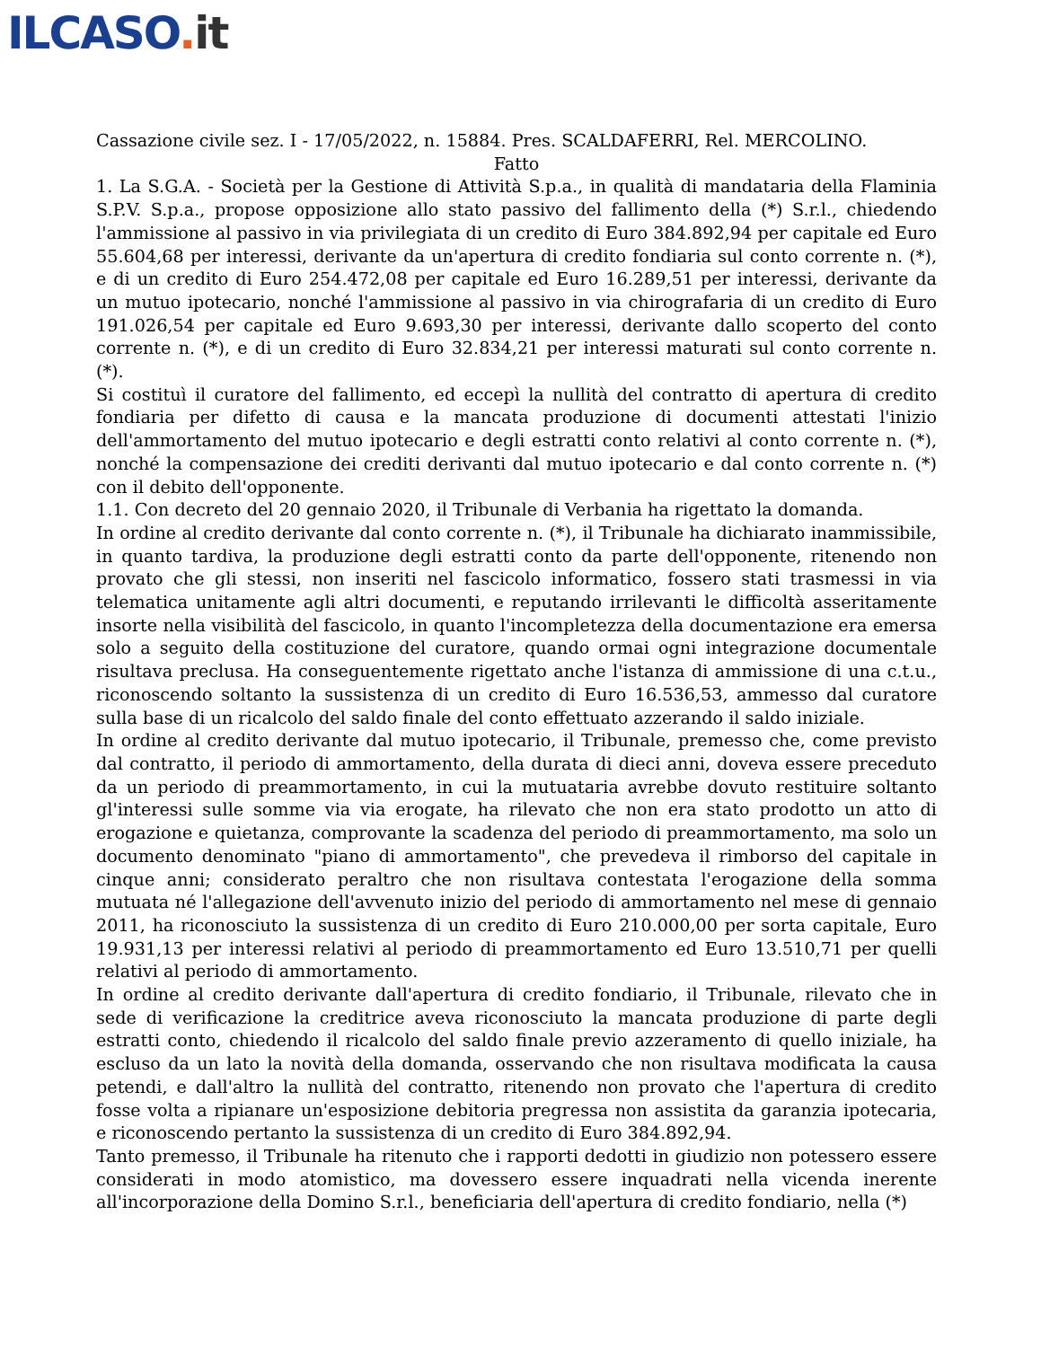ILCASO. it
Cassazione civile sez. I - 17/05/2022, n. 15884. Pres. SCALDAFERRI, Rel. MERCOLINO.
Fatto
1. La S.G.A. - Società per la Gestione di Attività S.p.a., in qualità di mandataria della Flaminia S.P.V. S.p.a., propose opposizione allo stato passivo del fallimento della (*) S.r.l., chiedendo l'ammissione al passivo in via privilegiata di un credito di Euro 384.892,94 per capitale ed Euro 55.604,68 per interessi, derivante da un'apertura di credito fondiaria sul conto corrente n. (*), e di un credito di Euro 254.472,08 per capitale ed Euro 16.289,51 per interessi, derivante da un mutuo ipotecario, nonché l'ammissione al passivo in via chirografaria di un credito di Euro 191.026,54 per capitale ed Euro 9.693,30 per interessi, derivante dallo scoperto del conto corrente n. (*), e di un credito di Euro 32.834,21 per interessi maturati sul conto corrente n. (*).
Si costituì il curatore del fallimento, ed eccepì la nullità del contratto di apertura di credito fondiaria per difetto di causa e la mancata produzione di documenti attestati l'inizio dell'ammortamento del mutuo ipotecario e degli estratti conto relativi al conto corrente n. (*), nonché la compensazione dei crediti derivanti dal mutuo ipotecario e dal conto corrente n. (*) con il debito dell'opponente.
1.1. Con decreto del 20 gennaio 2020, il Tribunale di Verbania ha rigettato la domanda.
In ordine al credito derivante dal conto corrente n. (*), il Tribunale ha dichiarato inammissibile, in quanto tardiva, la produzione degli estratti conto da parte dell'opponente, ritenendo non provato che gli stessi, non inseriti nel fascicolo informatico, fossero stati trasmessi in via telematica unitamente agli altri documenti, e reputando irrilevanti le difficoltà asseritamente insorte nella visibilità del fascicolo, in quanto l'incompletezza della documentazione era emersa solo a seguito della costituzione del curatore, quando ormai ogni integrazione documentale risultava preclusa. Ha conseguentemente rigettato anche l'istanza di ammissione di una c.t.u., riconoscendo soltanto la sussistenza di un credito di Euro 16.536,53, ammesso dal curatore sulla base di un ricalcolo del saldo finale del conto effettuato azzerando il saldo iniziale.
In ordine al credito derivante dal mutuo ipotecario, il Tribunale, premesso che, come previsto dal contratto, il periodo di ammortamento, della durata di dieci anni, doveva essere preceduto da un periodo di preammortamento, in cui la mutuataria avrebbe dovuto restituire soltanto gl'interessi sulle somme via via erogate, ha rilevato che non era stato prodotto un atto di erogazione e quietanza, comprovante la scadenza del periodo di preammortamento, ma solo un documento denominato "piano di ammortamento", che prevedeva il rimborso del capitale in cinque anni; considerato peraltro che non risultava contestata l'erogazione della somma mutuata né l'allegazione dell'avvenuto inizio del periodo di ammortamento nel mese di gennaio 2011, ha riconosciuto la sussistenza di un credito di Euro 210.000,00 per sorta capitale, Euro 19.931,13 per interessi relativi al periodo di preammortamento ed Euro 13.510,71 per quelli relativi al periodo di ammortamento.
In ordine al credito derivante dall'apertura di credito fondiario, il Tribunale, rilevato che in sede di verificazione la creditrice aveva riconosciuto la mancata produzione di parte degli estratti conto, chiedendo il ricalcolo del saldo finale previo azzeramento di quello iniziale, ha escluso da un lato la novità della domanda, osservando che non risultava modificata la causa petendi, e dall'altro la nullità del contratto, ritenendo non provato che l'apertura di credito fosse volta a ripianare un'esposizione debitoria pregressa non assistita da garanzia ipotecaria, e riconoscendo pertanto la sussistenza di un credito di Euro 384.892,94.
Tanto premesso, il Tribunale ha ritenuto che i rapporti dedotti in giudizio non potessero essere considerati in modo atomistico, ma dovessero essere inquadrati nella vicenda inerente all'incorporazione della Domino S.r.l., beneficiaria dell'apertura di credito fondiario, nella (*)